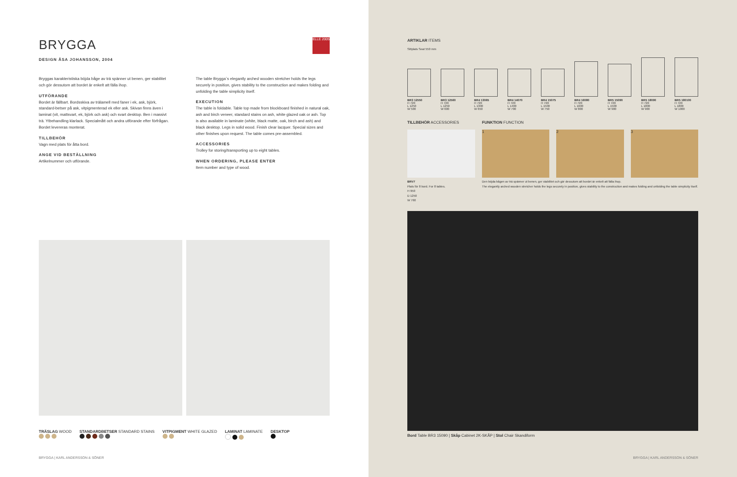BRYGGA
DESIGN ÅSA JOHANSSON, 2004
ELLE 2005
Bryggas karakteristiska böjda båge av trä spänner ut benen, ger stabilitet och gör dessutom att bordet är enkelt att fälla ihop.
UTFÖRANDE
Bordet är fällbart. Bordsskiva av trälamell med faner i ek, ask, björk, standard-betser på ask, vitpigmenterad ek eller ask. Skivan finns även i laminat (vit, mattsvart, ek, björk och ask) och svart desktop. Ben i massivt trä. Ytbehandling klarlack. Specialmått och andra utförande efter förfrågan. Bordet levereras monterat.
TILLBEHÖR
Vagn med plats för åtta bord.
ANGE VID BESTÄLLNING
Artikelnummer och utförande.
The table Brygga´s elegantly arched wooden stretcher holds the legs securely in position, gives stability to the construction and makes folding and unfolding the table simplicity itself.
EXECUTION
The table is foldable. Table top made from blockboard finished in natural oak, ash and birch veneer, standard stains on ash, white glazed oak or ash. Top is also available in laminate (white, black matte, oak, birch and ash) and black desktop. Legs in solid wood. Finish clear lacquer. Special sizes and other finishes upon request. The table comes pre-assembled.
ACCESSORIES
Trolley for storing/transporting up to eight tables.
WHEN ORDERING, PLEASE ENTER
Item number and type of wood.
TRÄSLAG WOOD
STANDARDBETSER STANDARD STAINS
VITPIGMENT WHITE GLAZED
LAMINAT LAMINATE
DESKTOP
BRYGGA | KARL ANDERSSON & SÖNER
ARTIKLAR ITEMS
Sittplats Seat 550 mm
BR3 12550
H 720
L 1250
W 500
BR3 12560
H 720
L 1250
W 600
BR4 13065
H 720
L 1300
W 650
BR4 14070
H 720
L 1400
W 700
BR4 15075
H 720
L 1500
W 750
BR4 16080
H 720
L 1600
W 800
BR5 15090
H 720
L 1500
W 900
BR5 18090
H 720
L 1800
W 900
BR5 180100
H 720
L 1800
W 1000
TILLBEHÖR ACCESSORIES
BRV7
Plats för 8 bord. For 8 tables.
H 950
D 1250
W 760
FUNKTION FUNCTION
1 2 3
Den böjda bågen av trä spänner ut benen, ger stabilitet och gör dessutom att bordet är enkelt att fälla ihop.
The elegantly arched wooden stretcher holds the legs securely in position, gives stability to the construction and makes folding and unfolding the table simplicity itself.
Bord Table BR3 15090 | Skåp Cabinet 2K-SKÅP | Stol Chair Skandiform
BRYGGA | KARL ANDERSSON & SÖNER